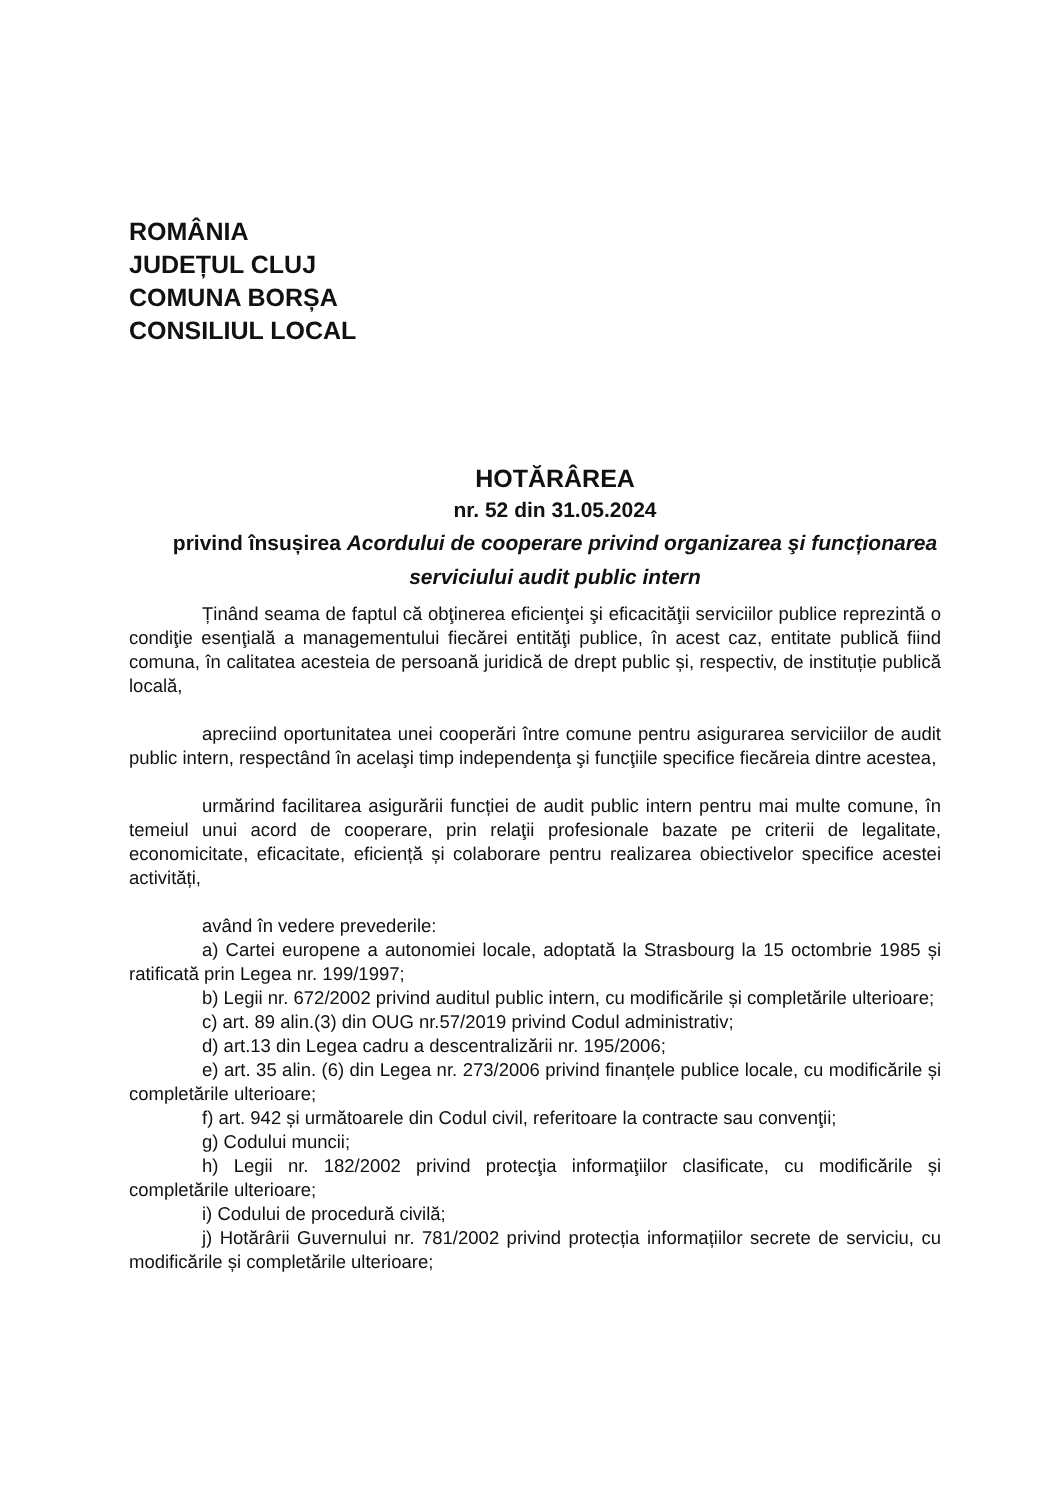ROMÂNIA
JUDEȚUL CLUJ
COMUNA BORȘA
CONSILIUL LOCAL
HOTĂRÂREA
nr. 52 din 31.05.2024
privind însușirea Acordului de cooperare privind organizarea şi funcționarea serviciului audit public intern
Ținând seama de faptul că obţinerea eficienţei şi eficacităţii serviciilor publice reprezintă o condiţie esenţială a managementului fiecărei entităţi publice, în acest caz, entitate publică fiind comuna, în calitatea acesteia de persoană juridică de drept public și, respectiv, de instituție publică locală,
apreciind oportunitatea unei cooperări între comune pentru asigurarea serviciilor de audit public intern, respectând în acelaşi timp independenţa şi funcţiile specifice fiecăreia dintre acestea,
urmărind facilitarea asigurării funcției de audit public intern pentru mai multe comune, în temeiul unui acord de cooperare, prin relaţii profesionale bazate pe criterii de legalitate, economicitate, eficacitate, eficiență și colaborare pentru realizarea obiectivelor specifice acestei activități,
având în vedere prevederile:
a) Cartei europene a autonomiei locale, adoptată la Strasbourg la 15 octombrie 1985 și ratificată prin Legea nr. 199/1997;
b) Legii nr. 672/2002 privind auditul public intern, cu modificările și completările ulterioare;
c) art. 89 alin.(3) din OUG nr.57/2019 privind Codul administrativ;
d) art.13 din Legea cadru a descentralizării nr. 195/2006;
e) art. 35 alin. (6) din Legea nr. 273/2006 privind finanțele publice locale, cu modificările și completările ulterioare;
f) art. 942 și următoarele din Codul civil, referitoare la contracte sau convenţii;
g) Codului muncii;
h) Legii nr. 182/2002 privind protecţia informaţiilor clasificate, cu modificările și completările ulterioare;
i) Codului de procedură civilă;
j) Hotărârii Guvernului nr. 781/2002 privind protecția informațiilor secrete de serviciu, cu modificările și completările ulterioare;